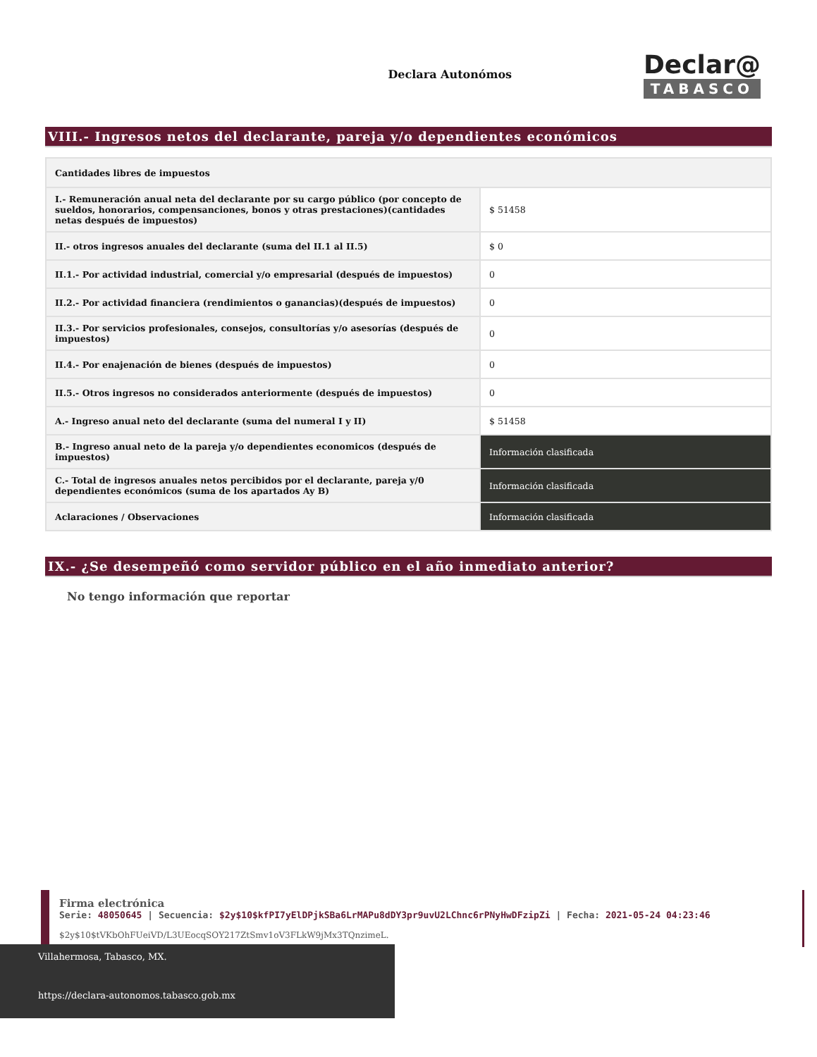Declara Autonómos
Declar@
TABASCO
VIII.- Ingresos netos del declarante, pareja y/o dependientes económicos
| Cantidades libres de impuestos | |
| --- | --- |
| I.- Remuneración anual neta del declarante por su cargo público (por concepto de sueldos, honorarios, compensanciones, bonos y otras prestaciones)(cantidades netas después de impuestos) | $ 51458 |
| II.- otros ingresos anuales del declarante (suma del II.1 al II.5) | $ 0 |
| II.1.- Por actividad industrial, comercial y/o empresarial (después de impuestos) | 0 |
| II.2.- Por actividad financiera (rendimientos o ganancias)(después de impuestos) | 0 |
| II.3.- Por servicios profesionales, consejos, consultorías y/o asesorías (después de impuestos) | 0 |
| II.4.- Por enajenación de bienes (después de impuestos) | 0 |
| II.5.- Otros ingresos no considerados anteriormente (después de impuestos) | 0 |
| A.- Ingreso anual neto del declarante (suma del numeral I y II) | $ 51458 |
| B.- Ingreso anual neto de la pareja y/o dependientes economicos (después de impuestos) | Información clasificada |
| C.- Total de ingresos anuales netos percibidos por el declarante, pareja y/0 dependientes económicos (suma de los apartados Ay B) | Información clasificada |
| Aclaraciones / Observaciones | Información clasificada |
IX.- ¿Se desempeñó como servidor público en el año inmediato anterior?
No tengo información que reportar
Firma electrónica
Serie: 48050645 | Secuencia: $2y$10$kfPI7yElDPjkSBa6LrMAPu8dDY3pr9uvU2LChnc6rPNyHwDFzipZi | Fecha: 2021-05-24 04:23:46
$2y$10$tVKbOhFUeiVD/L3UEocqSOY217ZtSmv1oV3FLkW9jMx3TQnzimeL.
Villahermosa, Tabasco, MX.
https://declara-autonomos.tabasco.gob.mx